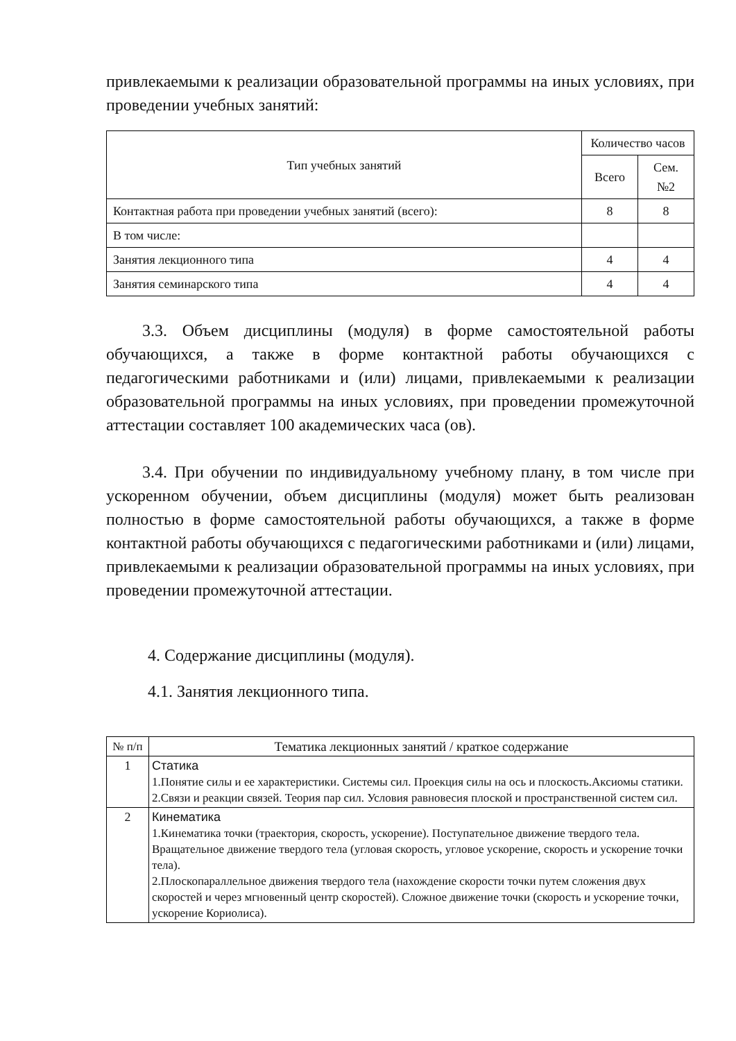привлекаемыми к реализации образовательной программы на иных условиях, при проведении учебных занятий:
| Тип учебных занятий | Количество часов | |
| --- | --- | --- |
| | Всего | Сем. №2 |
| Контактная работа при проведении учебных занятий (всего): | 8 | 8 |
| В том числе: | | |
| Занятия лекционного типа | 4 | 4 |
| Занятия семинарского типа | 4 | 4 |
3.3. Объем дисциплины (модуля) в форме самостоятельной работы обучающихся, а также в форме контактной работы обучающихся с педагогическими работниками и (или) лицами, привлекаемыми к реализации образовательной программы на иных условиях, при проведении промежуточной аттестации составляет 100 академических часа (ов).
3.4. При обучении по индивидуальному учебному плану, в том числе при ускоренном обучении, объем дисциплины (модуля) может быть реализован полностью в форме самостоятельной работы обучающихся, а также в форме контактной работы обучающихся с педагогическими работниками и (или) лицами, привлекаемыми к реализации образовательной программы на иных условиях, при проведении промежуточной аттестации.
4. Содержание дисциплины (модуля).
4.1. Занятия лекционного типа.
| № п/п | Тематика лекционных занятий / краткое содержание |
| --- | --- |
| 1 | Статика 1.Понятие силы и ее характеристики. Системы сил. Проекция силы на ось и плоскость.Аксиомы статики. 2.Связи и реакции связей. Теория пар сил. Условия равновесия плоской и пространственной систем сил. |
| 2 | Кинематика 1.Кинематика точки (траектория, скорость, ускорение). Поступательное движение твердого тела. Вращательное движение твердого тела (угловая скорость, угловое ускорение, скорость и ускорение точки тела). 2.Плоскопараллельное движения твердого тела (нахождение скорости точки путем сложения двух скоростей и через мгновенный центр скоростей). Сложное движение точки (скорость и ускорение точки, ускорение Кориолиса). |